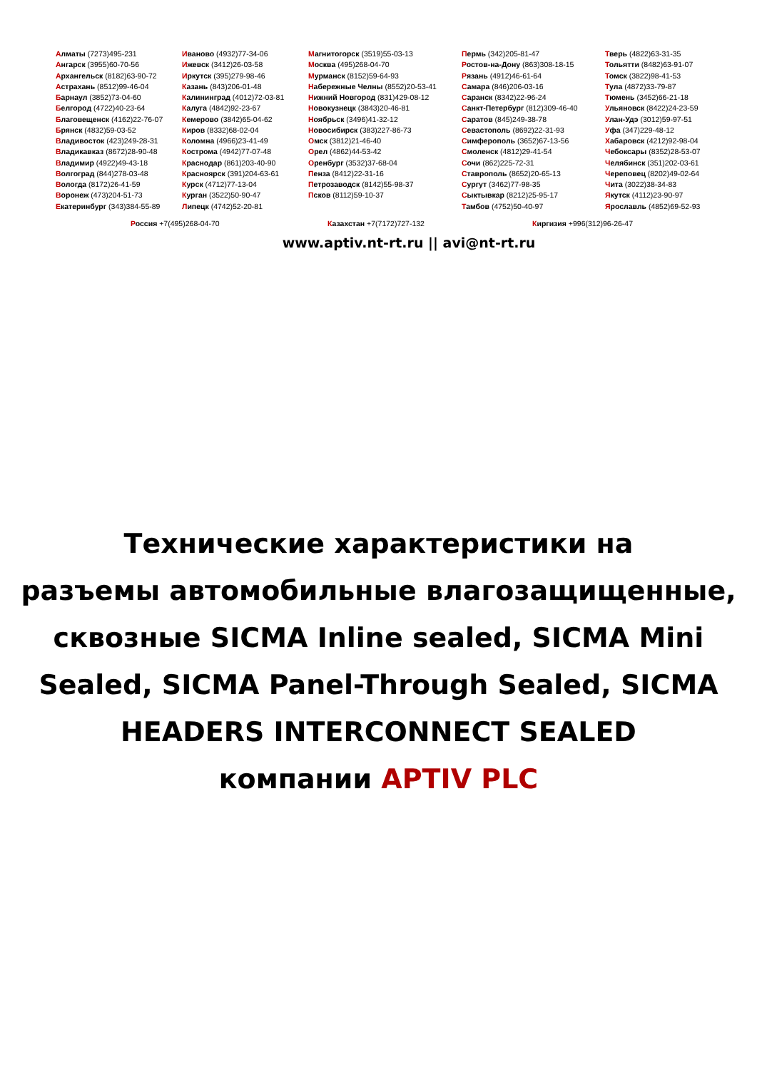Алматы (7273)495-231
Ангарск (3955)60-70-56
Архангельск (8182)63-90-72
Астрахань (8512)99-46-04
Барнаул (3852)73-04-60
Белгород (4722)40-23-64
Благовещенск (4162)22-76-07
Брянск (4832)59-03-52
Владивосток (423)249-28-31
Владикавказ (8672)28-90-48
Владимир (4922)49-43-18
Волгоград (844)278-03-48
Вологда (8172)26-41-59
Воронеж (473)204-51-73
Екатеринбург (343)384-55-89
Иваново (4932)77-34-06
Ижевск (3412)26-03-58
Иркутск (395)279-98-46
Казань (843)206-01-48
Калининград (4012)72-03-81
Калуга (4842)92-23-67
Кемерово (3842)65-04-62
Киров (8332)68-02-04
Коломна (4966)23-41-49
Кострома (4942)77-07-48
Краснодар (861)203-40-90
Красноярск (391)204-63-61
Курск (4712)77-13-04
Курган (3522)50-90-47
Липецк (4742)52-20-81
Магнитогорск (3519)55-03-13
Москва (495)268-04-70
Мурманск (8152)59-64-93
Набережные Челны (8552)20-53-41
Нижний Новгород (831)429-08-12
Новокузнецк (3843)20-46-81
Ноябрьск (3496)41-32-12
Новосибирск (383)227-86-73
Омск (3812)21-46-40
Орел (4862)44-53-42
Оренбург (3532)37-68-04
Пенза (8412)22-31-16
Петрозаводск (8142)55-98-37
Псков (8112)59-10-37
Пермь (342)205-81-47
Ростов-на-Дону (863)308-18-15
Рязань (4912)46-61-64
Самара (846)206-03-16
Саранск (8342)22-96-24
Санкт-Петербург (812)309-46-40
Саратов (845)249-38-78
Севастополь (8692)22-31-93
Симферополь (3652)67-13-56
Смоленск (4812)29-41-54
Сочи (862)225-72-31
Ставрополь (8652)20-65-13
Сургут (3462)77-98-35
Сыктывкар (8212)25-95-17
Тамбов (4752)50-40-97
Тверь (4822)63-31-35
Тольятти (8482)63-91-07
Томск (3822)98-41-53
Тула (4872)33-79-87
Тюмень (3452)66-21-18
Ульяновск (8422)24-23-59
Улан-Удэ (3012)59-97-51
Уфа (347)229-48-12
Хабаровск (4212)92-98-04
Чебоксары (8352)28-53-07
Челябинск (351)202-03-61
Череповец (8202)49-02-64
Чита (3022)38-34-83
Якутск (4112)23-90-97
Ярославль (4852)69-52-93
Россия +7(495)268-04-70 Казахстан +7(7172)727-132 Киргизия +996(312)96-26-47
www.aptiv.nt-rt.ru || avi@nt-rt.ru
Технические характеристики на
разъемы автомобильные влагозащищенные,
сквозные SICMA Inline sealed, SICMA Mini
Sealed, SICMA Panel-Through Sealed, SICMA
HEADERS INTERCONNECT SEALED
компании APTIV PLC